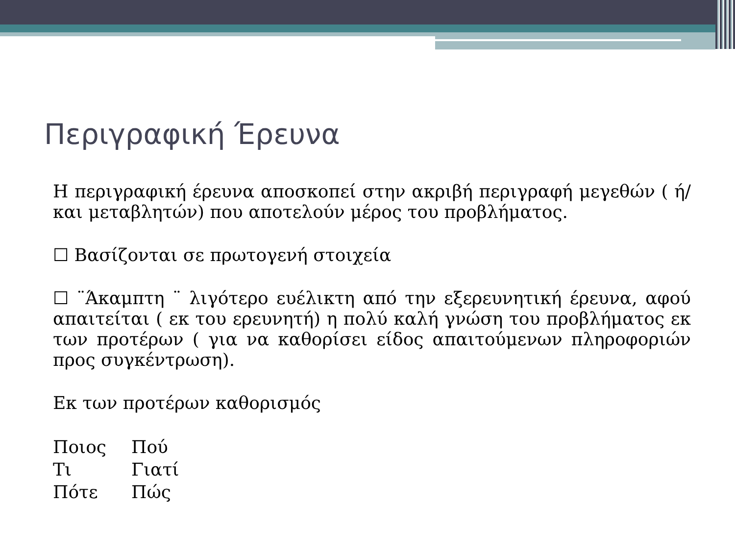Περιγραφική Έρευνα
Η περιγραφική έρευνα αποσκοπεί στην ακριβή περιγραφή μεγεθών ( ή/ και μεταβλητών) που αποτελούν μέρος του προβλήματος.
☐ Βασίζονται σε πρωτογενή στοιχεία
☐ ¨Άκαμπτη ¨ λιγότερο ευέλικτη από την εξερευνητική έρευνα, αφού απαιτείται ( εκ του ερευνητή) η πολύ καλή γνώση του προβλήματος εκ των προτέρων ( για να καθορίσει είδος απαιτούμενων πληροφοριών προς συγκέντρωση).
Εκ των προτέρων καθορισμός
| Ποιος | Πού |
| Τι | Γιατί |
| Πότε | Πώς |